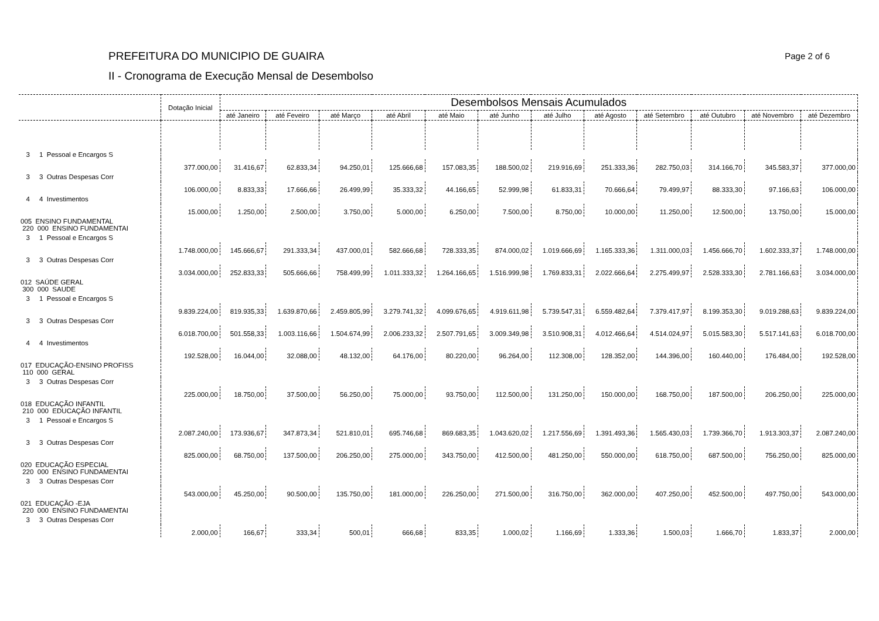PREFEITURA DO MUNICIPIO DE GUAIRA
II - Cronograma de Execução Mensal de Desembolso
Page 2 of 6
| | Dotação Inicial | Desembolsos Mensais Acumulados | | | | | | | | | | | |
| --- | --- | --- | --- | --- | --- | --- | --- | --- | --- | --- | --- | --- | --- |
| | | até Janeiro | até Feveiro | até Março | até Abril | até Maio | até Junho | até Julho | até Agosto | até Setembro | até Outubro | até Novembro | até Dezembro |
| 3 1 Pessoal e Encargos S | | | | | | | | | | | | | |
| | 377.000,00 | 31.416,67 | 62.833,34 | 94.250,01 | 125.666,68 | 157.083,35 | 188.500,02 | 219.916,69 | 251.333,36 | 282.750,03 | 314.166,70 | 345.583,37 | 377.000,00 |
| 3 3 Outras Despesas Corr | | | | | | | | | | | | | |
| | 106.000,00 | 8.833,33 | 17.666,66 | 26.499,99 | 35.333,32 | 44.166,65 | 52.999,98 | 61.833,31 | 70.666,64 | 79.499,97 | 88.333,30 | 97.166,63 | 106.000,00 |
| 4 4 Investimentos | | | | | | | | | | | | | |
| | 15.000,00 | 1.250,00 | 2.500,00 | 3.750,00 | 5.000,00 | 6.250,00 | 7.500,00 | 8.750,00 | 10.000,00 | 11.250,00 | 12.500,00 | 13.750,00 | 15.000,00 |
| 005 ENSINO FUNDAMENTAL 220 000 ENSINO FUNDAMENTAI | | | | | | | | | | | | | |
| 3 1 Pessoal e Encargos S | | | | | | | | | | | | | |
| | 1.748.000,00 | 145.666,67 | 291.333,34 | 437.000,01 | 582.666,68 | 728.333,35 | 874.000,02 | 1.019.666,69 | 1.165.333,36 | 1.311.000,03 | 1.456.666,70 | 1.602.333,37 | 1.748.000,00 |
| 3 3 Outras Despesas Corr | | | | | | | | | | | | | |
| | 3.034.000,00 | 252.833,33 | 505.666,66 | 758.499,99 | 1.011.333,32 | 1.264.166,65 | 1.516.999,98 | 1.769.833,31 | 2.022.666,64 | 2.275.499,97 | 2.528.333,30 | 2.781.166,63 | 3.034.000,00 |
| 012 SAÚDE GERAL 300 000 SAUDE | | | | | | | | | | | | | |
| 3 1 Pessoal e Encargos S | | | | | | | | | | | | | |
| | 9.839.224,00 | 819.935,33 | 1.639.870,66 | 2.459.805,99 | 3.279.741,32 | 4.099.676,65 | 4.919.611,98 | 5.739.547,31 | 6.559.482,64 | 7.379.417,97 | 8.199.353,30 | 9.019.288,63 | 9.839.224,00 |
| 3 3 Outras Despesas Corr | | | | | | | | | | | | | |
| | 6.018.700,00 | 501.558,33 | 1.003.116,66 | 1.504.674,99 | 2.006.233,32 | 2.507.791,65 | 3.009.349,98 | 3.510.908,31 | 4.012.466,64 | 4.514.024,97 | 5.015.583,30 | 5.517.141,63 | 6.018.700,00 |
| 4 4 Investimentos | | | | | | | | | | | | | |
| | 192.528,00 | 16.044,00 | 32.088,00 | 48.132,00 | 64.176,00 | 80.220,00 | 96.264,00 | 112.308,00 | 128.352,00 | 144.396,00 | 160.440,00 | 176.484,00 | 192.528,00 |
| 017 EDUCAÇÃO-ENSINO PROFISS 110 000 GERAL | | | | | | | | | | | | | |
| 3 3 Outras Despesas Corr | | | | | | | | | | | | | |
| | 225.000,00 | 18.750,00 | 37.500,00 | 56.250,00 | 75.000,00 | 93.750,00 | 112.500,00 | 131.250,00 | 150.000,00 | 168.750,00 | 187.500,00 | 206.250,00 | 225.000,00 |
| 018 EDUCAÇÃO INFANTIL 210 000 EDUCAÇÃO INFANTIL | | | | | | | | | | | | | |
| 3 1 Pessoal e Encargos S | | | | | | | | | | | | | |
| | 2.087.240,00 | 173.936,67 | 347.873,34 | 521.810,01 | 695.746,68 | 869.683,35 | 1.043.620,02 | 1.217.556,69 | 1.391.493,36 | 1.565.430,03 | 1.739.366,70 | 1.913.303,37 | 2.087.240,00 |
| 3 3 Outras Despesas Corr | | | | | | | | | | | | | |
| | 825.000,00 | 68.750,00 | 137.500,00 | 206.250,00 | 275.000,00 | 343.750,00 | 412.500,00 | 481.250,00 | 550.000,00 | 618.750,00 | 687.500,00 | 756.250,00 | 825.000,00 |
| 020 EDUCAÇÃO ESPECIAL 220 000 ENSINO FUNDAMENTAI | | | | | | | | | | | | | |
| 3 3 Outras Despesas Corr | | | | | | | | | | | | | |
| | 543.000,00 | 45.250,00 | 90.500,00 | 135.750,00 | 181.000,00 | 226.250,00 | 271.500,00 | 316.750,00 | 362.000,00 | 407.250,00 | 452.500,00 | 497.750,00 | 543.000,00 |
| 021 EDUCAÇÃO -EJA 220 000 ENSINO FUNDAMENTAI | | | | | | | | | | | | | |
| 3 3 Outras Despesas Corr | | | | | | | | | | | | | |
| | 2.000,00 | 166,67 | 333,34 | 500,01 | 666,68 | 833,35 | 1.000,02 | 1.166,69 | 1.333,36 | 1.500,03 | 1.666,70 | 1.833,37 | 2.000,00 |